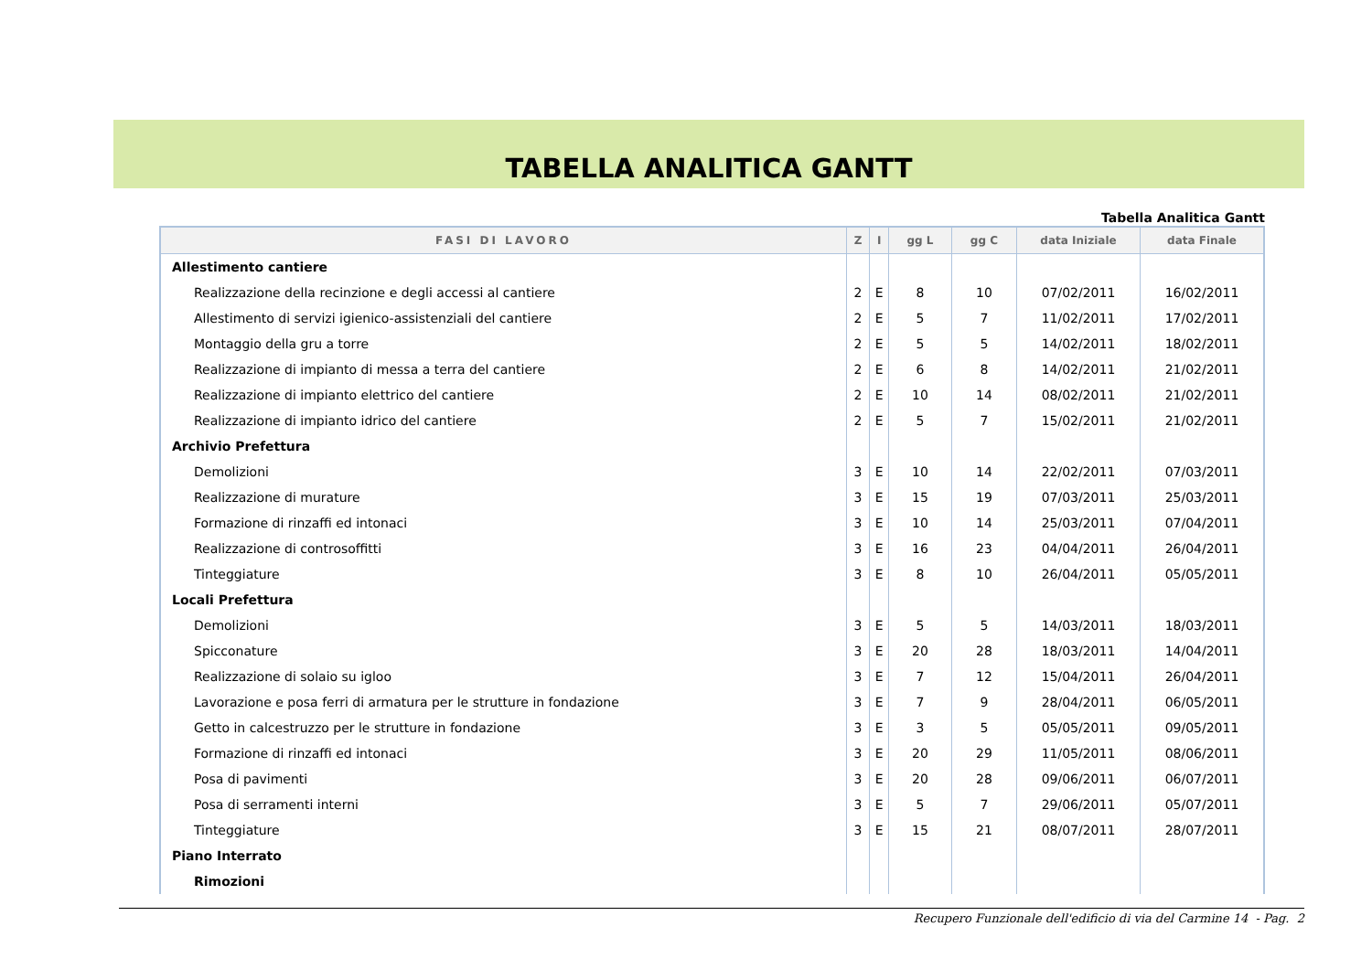TABELLA ANALITICA GANTT
Tabella Analitica Gantt
| FASI DI LAVORO | Z | I | gg L | gg C | data Iniziale | data Finale |
| --- | --- | --- | --- | --- | --- | --- |
| Allestimento cantiere | | | | | | |
| Realizzazione della recinzione e degli accessi al cantiere | 2 | E | 8 | 10 | 07/02/2011 | 16/02/2011 |
| Allestimento di servizi igienico-assistenziali del cantiere | 2 | E | 5 | 7 | 11/02/2011 | 17/02/2011 |
| Montaggio della gru a torre | 2 | E | 5 | 5 | 14/02/2011 | 18/02/2011 |
| Realizzazione di impianto di messa a terra del cantiere | 2 | E | 6 | 8 | 14/02/2011 | 21/02/2011 |
| Realizzazione di impianto elettrico del cantiere | 2 | E | 10 | 14 | 08/02/2011 | 21/02/2011 |
| Realizzazione di impianto idrico del cantiere | 2 | E | 5 | 7 | 15/02/2011 | 21/02/2011 |
| Archivio Prefettura | | | | | | |
| Demolizioni | 3 | E | 10 | 14 | 22/02/2011 | 07/03/2011 |
| Realizzazione di murature | 3 | E | 15 | 19 | 07/03/2011 | 25/03/2011 |
| Formazione di rinzaffi ed intonaci | 3 | E | 10 | 14 | 25/03/2011 | 07/04/2011 |
| Realizzazione di controsoffitti | 3 | E | 16 | 23 | 04/04/2011 | 26/04/2011 |
| Tinteggiature | 3 | E | 8 | 10 | 26/04/2011 | 05/05/2011 |
| Locali Prefettura | | | | | | |
| Demolizioni | 3 | E | 5 | 5 | 14/03/2011 | 18/03/2011 |
| Spicconature | 3 | E | 20 | 28 | 18/03/2011 | 14/04/2011 |
| Realizzazione di solaio su igloo | 3 | E | 7 | 12 | 15/04/2011 | 26/04/2011 |
| Lavorazione e posa ferri di armatura per le strutture in fondazione | 3 | E | 7 | 9 | 28/04/2011 | 06/05/2011 |
| Getto in calcestruzzo per le strutture in fondazione | 3 | E | 3 | 5 | 05/05/2011 | 09/05/2011 |
| Formazione di rinzaffi ed intonaci | 3 | E | 20 | 29 | 11/05/2011 | 08/06/2011 |
| Posa di pavimenti | 3 | E | 20 | 28 | 09/06/2011 | 06/07/2011 |
| Posa di serramenti interni | 3 | E | 5 | 7 | 29/06/2011 | 05/07/2011 |
| Tinteggiature | 3 | E | 15 | 21 | 08/07/2011 | 28/07/2011 |
| Piano Interrato | | | | | | |
| Rimozioni | | | | | | |
Recupero Funzionale dell'edificio di via del Carmine 14 - Pag. 2